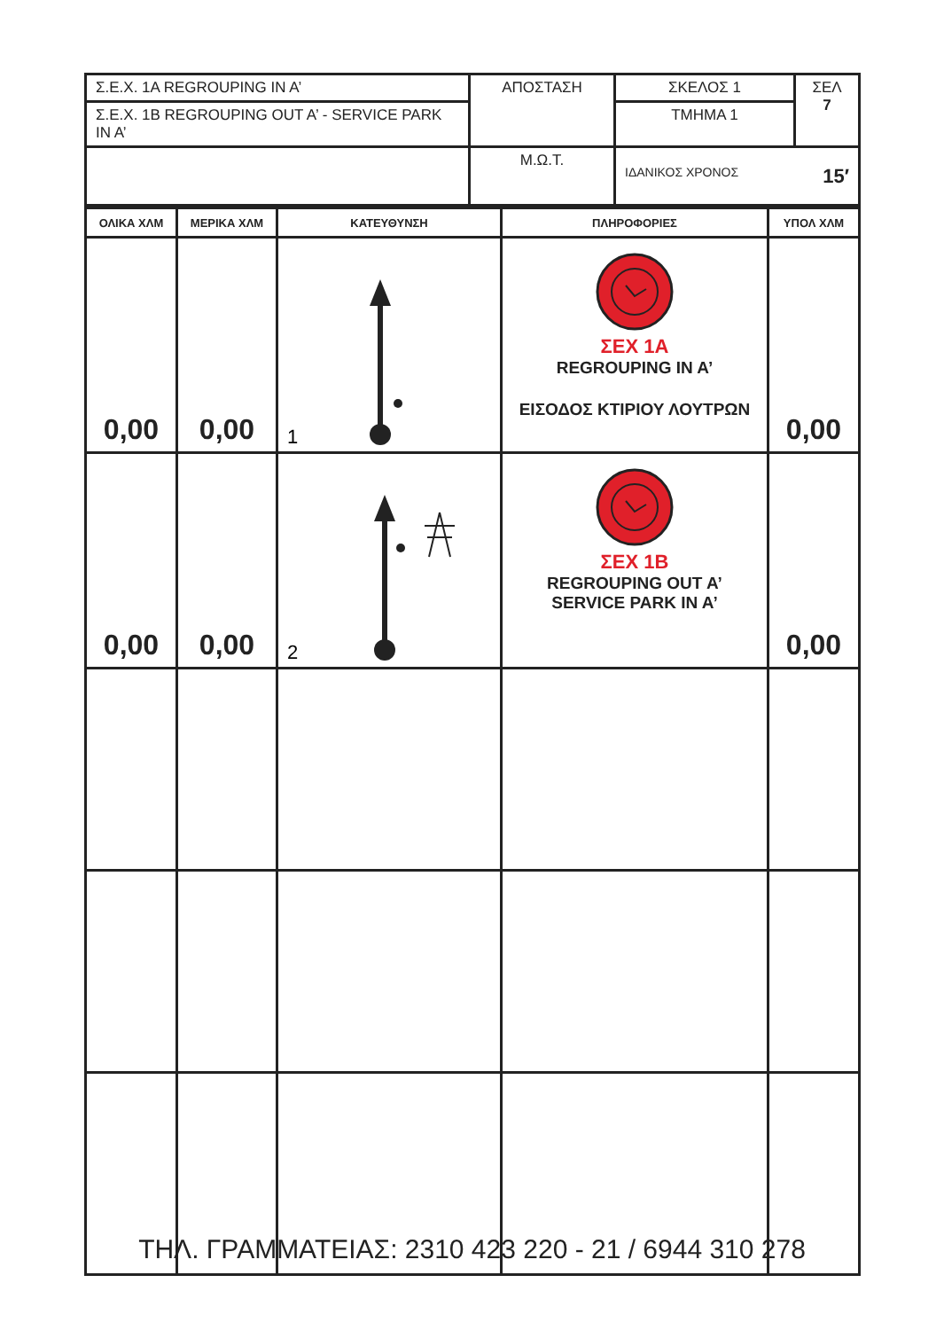| Σ.Ε.Χ. 1A REGROUPING IN A’ | ΑΠΟΣΤΑΣΗ | ΣΚΕΛΟΣ 1 | ΣΕΛ 7 |
| Σ.Ε.Χ. 1B REGROUPING OUT A’ - SERVICE PARK IN A’ | | ΤΜΗΜΑ 1 | |
| | Μ.Ω.Τ. | ΙΔΑΝΙΚΟΣ ΧΡΟΝΟΣ 15′ | |
| ΟΛΙΚΑ ΧΛΜ | ΜΕΡΙΚΑ ΧΛΜ | ΚΑΤΕΥΘΥΝΣΗ | ΠΛΗΡΟΦΟΡΙΕΣ | ΥΠΟΛ ΧΛΜ |
| --- | --- | --- | --- | --- |
| 0,00 | 0,00 | 1 | ΣΕΧ 1A REGROUPING IN A’ ΕΙΣΟΔΟΣ ΚΤΙΡΙΟΥ ΛΟΥΤΡΩΝ | 0,00 |
| 0,00 | 0,00 | 2 | ΣΕΧ 1B REGROUPING OUT A’ SERVICE PARK IN A’ | 0,00 |
ΤΗΛ. ΓΡΑΜΜΑΤΕΙΑΣ: 2310 423 220 - 21 / 6944 310 278